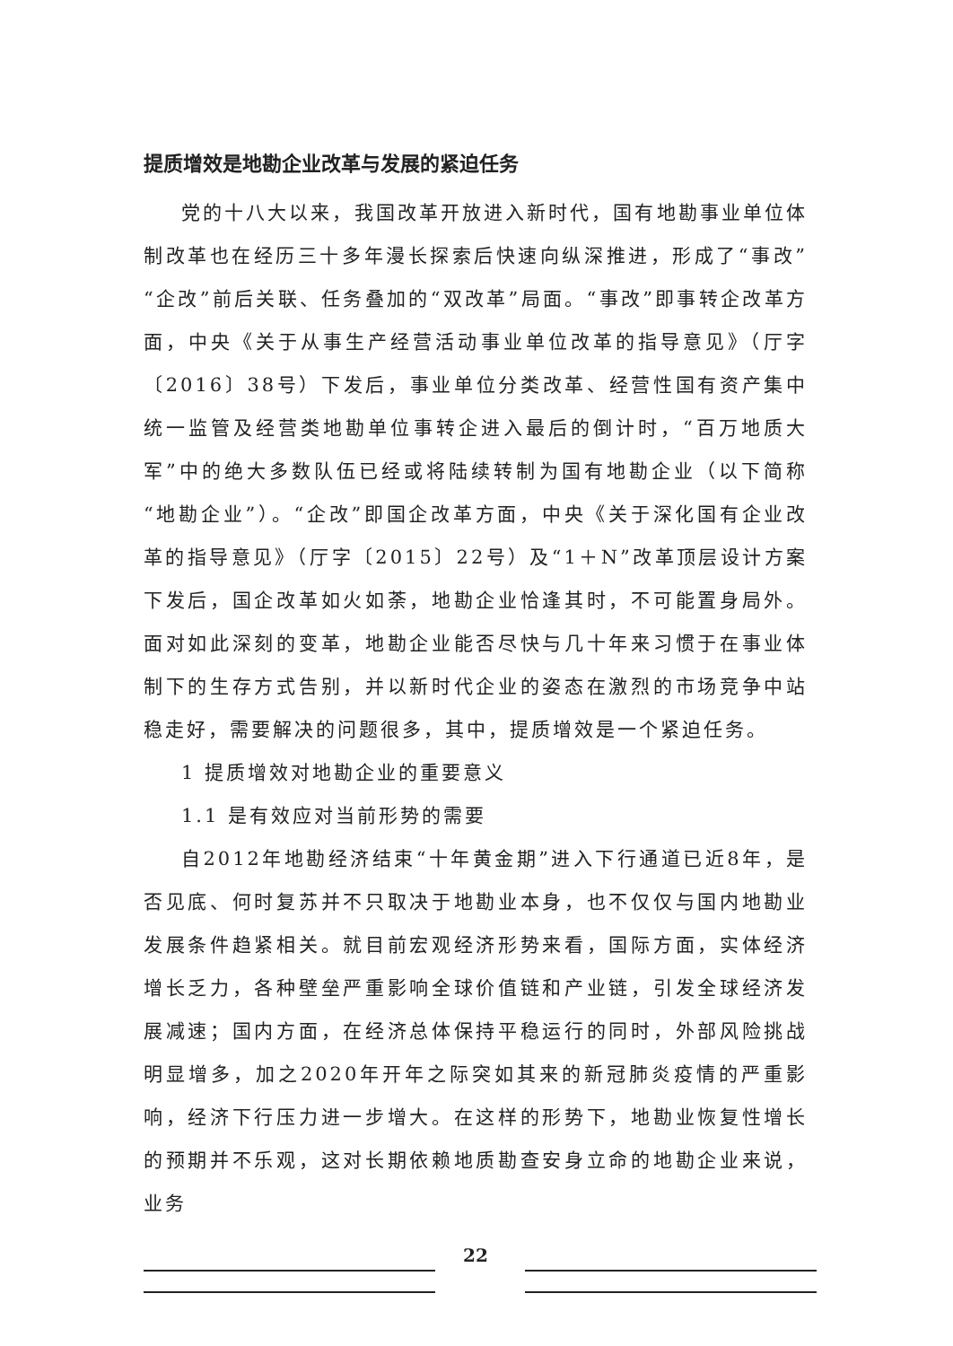提质增效是地勘企业改革与发展的紧迫任务
党的十八大以来，我国改革开放进入新时代，国有地勘事业单位体制改革也在经历三十多年漫长探索后快速向纵深推进，形成了“事改”“企改”前后关联、任务叠加的“双改革”局面。“事改”即事转企改革方面，中央《关于从事生产经营活动事业单位改革的指导意见》（厅字〔2016〕38号）下发后，事业单位分类改革、经营性国有资产集中统一监管及经营类地勘单位事转企进入最后的倒计时，“百万地质大军”中的绝大多数队伍已经或将陆续转制为国有地勘企业（以下简称“地勘企业”）。“企改”即国企改革方面，中央《关于深化国有企业改革的指导意见》（厅字〔2015〕22号）及“1＋N”改革顶层设计方案下发后，国企改革如火如荼，地勘企业恰逢其时，不可能置身局外。面对如此深刻的变革，地勘企业能否尽快与几十年来习惯于在事业体制下的生存方式告别，并以新时代企业的姿态在激烈的市场竞争中站稳走好，需要解决的问题很多，其中，提质增效是一个紧迫任务。
1 提质增效对地勘企业的重要意义
1.1 是有效应对当前形势的需要
自2012年地勘经济结束“十年黄金期”进入下行通道已近8年，是否见底、何时复苏并不只取决于地勘业本身，也不仅仅与国内地勘业发展条件趋紧相关。就目前宏观经济形势来看，国际方面，实体经济增长乏力，各种壁垒严重影响全球价值链和产业链，引发全球经济发展减速；国内方面，在经济总体保持平稳运行的同时，外部风险挑战明显增多，加之2020年开年之际突如其来的新冠肺炎疫情的严重影响，经济下行压力进一步增大。在这样的形势下，地勘业恢复性增长的预期并不乐观，这对长期依赖地质勘查安身立命的地勘企业来说，业务
22